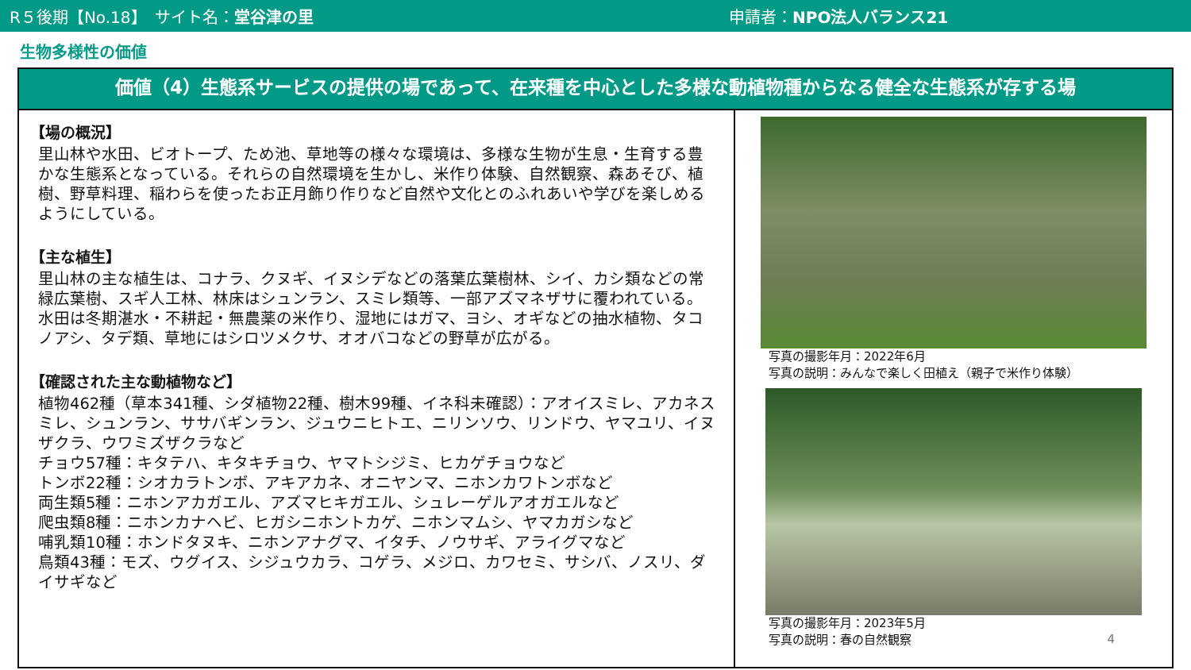R５後期【No.18】　サイト名：堂谷津の里 申請者：NPO法人バランス21
生物多様性の価値
価値（4）生態系サービスの提供の場であって、在来種を中心とした多様な動植物種からなる健全な生態系が存する場
【場の概況】
里山林や水田、ビオトープ、ため池、草地等の様々な環境は、多様な生物が生息・生育する豊かな生態系となっている。それらの自然環境を生かし、米作り体験、自然観察、森あそび、植樹、野草料理、稲わらを使ったお正月飾り作りなど自然や文化とのふれあいや学びを楽しめるようにしている。
【主な植生】
里山林の主な植生は、コナラ、クヌギ、イヌシデなどの落葉広葉樹林、シイ、カシ類などの常緑広葉樹、スギ人工林、林床はシュンラン、スミレ類等、一部アズマネザサに覆われている。水田は冬期湛水・不耕起・無農薬の米作り、湿地にはガマ、ヨシ、オギなどの抽水植物、タコノアシ、タデ類、草地にはシロツメクサ、オオバコなどの野草が広がる。
【確認された主な動植物など】
植物462種（草本341種、シダ植物22種、樹木99種、イネ科未確認）：アオイスミレ、アカネスミレ、シュンラン、ササバギンラン、ジュウニヒトエ、ニリンソウ、リンドウ、ヤマユリ、イヌザクラ、ウワミズザクラなど
チョウ57種：キタテハ、キタキチョウ、ヤマトシジミ、ヒカゲチョウなど
トンボ22種：シオカラトンボ、アキアカネ、オニヤンマ、ニホンカワトンボなど
両生類5種：ニホンアカガエル、アズマヒキガエル、シュレーゲルアオガエルなど
爬虫類8種：ニホンカナヘビ、ヒガシニホントカゲ、ニホンマムシ、ヤマカガシなど
哺乳類10種：ホンドタヌキ、ニホンアナグマ、イタチ、ノウサギ、アライグマなど
鳥類43種：モズ、ウグイス、シジュウカラ、コゲラ、メジロ、カワセミ、サシバ、ノスリ、ダイサギなど
写真の撮影年月：2022年6月
写真の説明：みんなで楽しく田植え（親子で米作り体験）
写真の撮影年月：2023年5月
写真の説明：春の自然観察
4